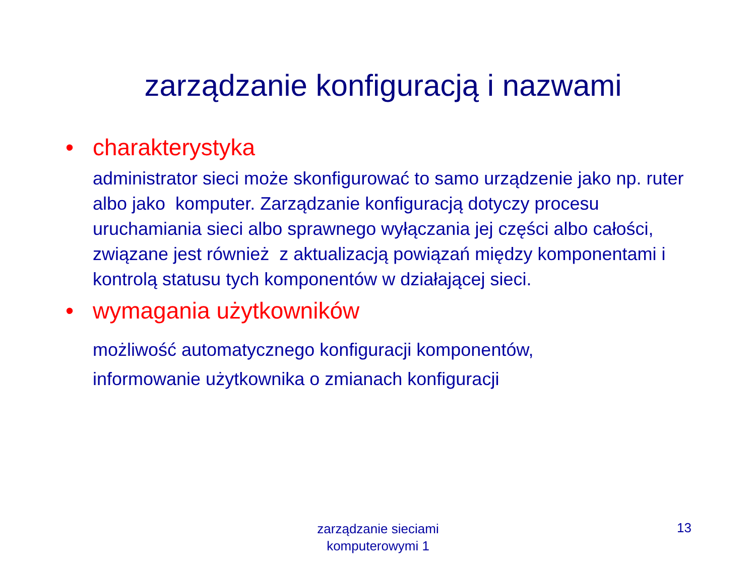zarządzanie konfiguracją i nazwami
• charakterystyka
administrator sieci może skonfigurować to samo urządzenie jako np. ruter albo jako komputer. Zarządzanie konfiguracją dotyczy procesu uruchamiania sieci albo sprawnego wyłączania jej części albo całości, związane jest również z aktualizacją powiązań między komponentami i kontrolą statusu tych komponentów w działającej sieci.
• wymagania użytkowników
możliwość automatycznego konfiguracji komponentów,
informowanie użytkownika o zmianach konfiguracji
zarządzanie sieciami
komputerowymi 1
13